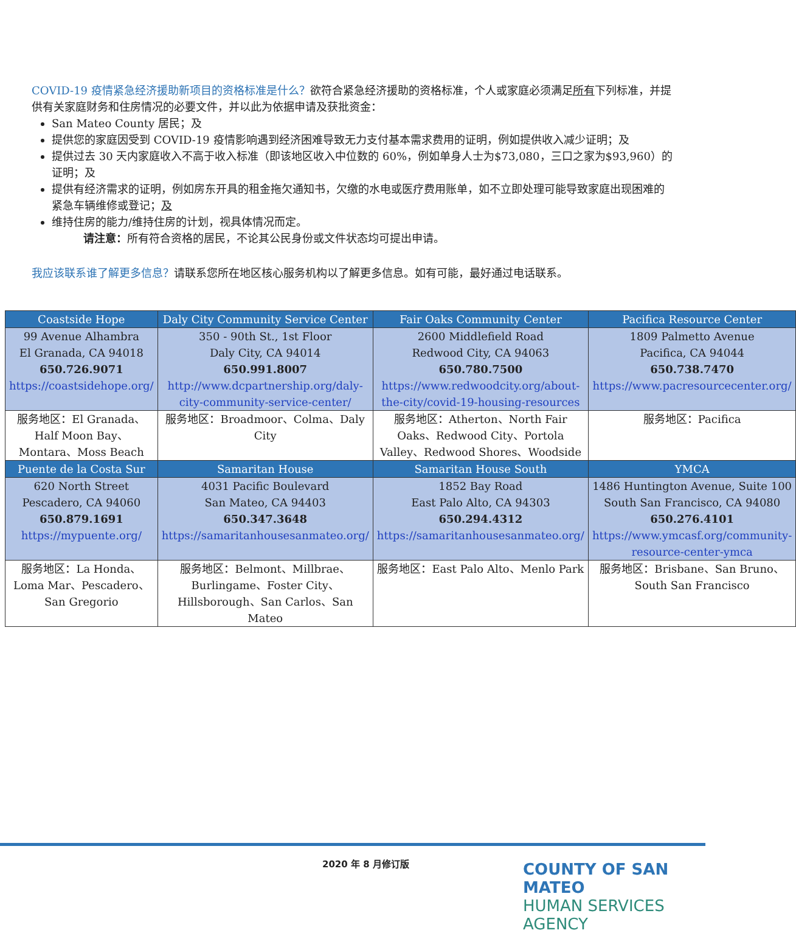COVID-19 疫情紧急经济援助新项目的资格标准是什么？欲符合紧急经济援助的资格标准，个人或家庭必须满足所有下列标准，并提供有关家庭财务和住房情况的必要文件，并以此为依据申请及获批资金：
San Mateo County 居民；及
提供您的家庭因受到 COVID-19 疫情影响遇到经济困难导致无力支付基本需求费用的证明，例如提供收入减少证明；及
提供过去 30 天内家庭收入不高于收入标准（即该地区收入中位数的 60%，例如单身人士为$73,080，三口之家为$93,960）的证明；及
提供有经济需求的证明，例如房东开具的租金拖欠通知书，欠缴的水电或医疗费用账单，如不立即处理可能导致家庭出现困难的紧急车辆维修或登记；及
维持住房的能力/维持住房的计划，视具体情况而定。
请注意：所有符合资格的居民，不论其公民身份或文件状态均可提出申请。
我应该联系谁了解更多信息？请联系您所在地区核心服务机构以了解更多信息。如有可能，最好通过电话联系。
| Coastside Hope | Daly City Community Service Center | Fair Oaks Community Center | Pacifica Resource Center |
| --- | --- | --- | --- |
| 99 Avenue Alhambra El Granada, CA 94018 650.726.9071 https://coastsidehope.org/ | 350 - 90th St., 1st Floor Daly City, CA 94014 650.991.8007 http://www.dcpartnership.org/daly-city-community-service-center/ | 2600 Middlefield Road Redwood City, CA 94063 650.780.7500 https://www.redwoodcity.org/about-the-city/covid-19-housing-resources | 1809 Palmetto Avenue Pacifica, CA 94044 650.738.7470 https://www.pacresourcecenter.org/ |
| 服务地区：El Granada、Half Moon Bay、Montara、Moss Beach | 服务地区：Broadmoor、Colma、Daly City | 服务地区：Atherton、North Fair Oaks、Redwood City、Portola Valley、Redwood Shores、Woodside | 服务地区：Pacifica |
| Puente de la Costa Sur | Samaritan House | Samaritan House South | YMCA |
| 620 North Street Pescadero, CA 94060 650.879.1691 https://mypuente.org/ | 4031 Pacific Boulevard San Mateo, CA 94403 650.347.3648 https://samaritanhousesanmateo.org/ | 1852 Bay Road East Palo Alto, CA 94303 650.294.4312 https://samaritanhousesanmateo.org/ | 1486 Huntington Avenue, Suite 100 South San Francisco, CA 94080 650.276.4101 https://www.ymcasf.org/community-resource-center-ymca |
| 服务地区：La Honda、Loma Mar、Pescadero、San Gregorio | 服务地区：Belmont、Millbrae、Burlingame、Foster City、Hillsborough、San Carlos、San Mateo | 服务地区：East Palo Alto、Menlo Park | 服务地区：Brisbane、San Bruno、South San Francisco |
2020 年 8 月修订版
COUNTY OF SAN MATEO
HUMAN SERVICES AGENCY